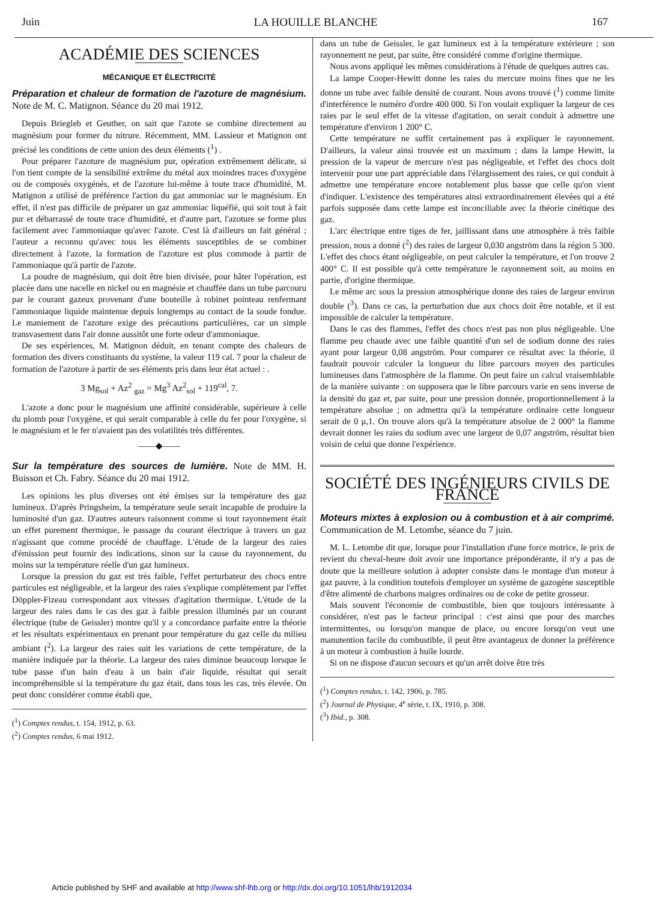Juin LA HOUILLE BLANCHE 167
ACADÉMIE DES SCIENCES
MÉCANIQUE ET ÉLECTRICITÉ
Préparation et chaleur de formation de l'azoture de magnésium. Note de M. C. Matignon. Séance du 20 mai 1912.
Depuis Briegleb et Geuther, on sait que l'azote se combine directement au magnésium pour former du nitrure. Récemment, MM. Lassieur et Matignon ont précisé les conditions de cette union des deux éléments (<sup>1</sup>) .
Pour préparer l'azoture de magnésium pur, opération extrêmement délicate, si l'on tient compte de la sensibilité extrême du métal aux moindres traces d'oxygène ou de composés oxygénés, et de l'azoture lui-même à toute trace d'humidité, M. Matignon a utilisé de préférence l'action du gaz ammoniac sur le magnésium. En effet, il n'est pas difficile de préparer un gaz ammoniac liquéfié, qui soit tout à fait pur et débarrassé de toute trace d'humidité, et d'autre part, l'azoture se forme plus facilement avec l'ammoniaque qu'avec l'azote. C'est là d'ailleurs un fait général ; l'auteur a reconnu qu'avec tous les éléments susceptibles de se combiner directement à l'azote, la formation de l'azoture est plus commode à partir de l'ammoniaque qu'à partir de l'azote.
La poudre de magnésium, qui doit être bien divisée, pour hâter l'opération, est placée dans une nacelle en nickel ou en magnésie et chauffée dans un tube parcouru par le courant gazeux provenant d'une bouteille à robinet pointeau renfermant l'ammoniaque liquide maintenue depuis longtemps au contact de la soude fondue. Le maniement de l'azoture exige des précautions particulières, car un simple transvasement dans l'air donne aussitôt une forte odeur d'ammoniaque.
De ses expériences, M. Matignon déduit, en tenant compte des chaleurs de formation des divers constituants du système, la valeur 119 cal. 7 pour la chaleur de formation de l'azoture à partir de ses éléments pris dans leur état actuel : .
3 Mg<sub>sol</sub> + Az<sup>2</sup> <sub>gaz</sub> = Mg<sup>3</sup> Az<sup>2</sup><sub>sol</sub> + 119<sup>cal</sup>, 7.
L'azote a donc pour le magnésium une affinité considérable, supérieure à celle du plomb pour l'oxygène, et qui serait comparable à celle du fer pour l'oxygène, si le magnésium et le fer n'avaient pas des volatilités très différentes.
——◆——
Sur la température des sources de lumière. Note de MM. H. Buisson et Ch. Fabry. Séance du 20 mai 1912.
Les opinions les plus diverses ont été émises sur la température des gaz lumineux. D'après Pringsheim, la température seule serait incapable de produire la luminosité d'un gaz. D'autres auteurs raisonnent comme si tout rayonnement était un effet purement thermique, le passage du courant électrique à travers un gaz n'agissant que comme procédé de chauffage. L'étude de la largeur des raies d'émission peut fournir des indications, sinon sur la cause du rayonnement, du moins sur la température réelle d'un gaz lumineux.
Lorsque la pression du gaz est très faible, l'effet perturbateur des chocs entre particules est négligeable, et la largeur des raies s'explique complètement par l'effet Döppler-Fizeau correspondant aux vitesses d'agitation thermique. L'étude de la largeur des raies dans le cas des gaz à faible pression illuminés par un courant électrique (tube de Geissler) montre qu'il y a concordance parfaite entre la théorie et les résultats expérimentaux en prenant pour température du gaz celle du milieu ambiant (<sup>2</sup>). La largeur des raies suit les variations de cette température, de la manière indiquée par la théorie. La largeur des raies diminue beaucoup lorsque le tube passe d'un bain d'eau à un bain d'air liquide, résultat qui serait incompréhensible si la température du gaz était, dans tous les cas, très élevée. On peut donc considérer comme établi que,
(<sup>1</sup>) Comptes rendus, t. 154, 1912, p. 63.
(<sup>2</sup>) Comptes rendus, 6 mai 1912.
dans un tube de Geissler, le gaz lumineux est à la température extérieure ; son rayonnement ne peut, par suite, être considéré comme d'origine thermique.
Nous avons appliqué les mêmes considérations à l'étude de quelques autres cas.
La lampe Cooper-Hewitt donne les raies du mercure moins fines que ne les donne un tube avec faible densité de courant. Nous avons trouvé (<sup>1</sup>) comme limite d'interférence le numéro d'ordre 400 000. Si l'on voulait expliquer la largeur de ces raies par le seul effet de la vitesse d'agitation, on serait conduit à admettre une température d'environ 1 200° C.
Cette température ne suffit certainement pas à expliquer le rayonnement. D'ailleurs, la valeur ainsi trouvée est un maximum ; dans la lampe Hewitt, la pression de la vapeur de mercure n'est pas négligeable, et l'effet des chocs doit intervenir pour une part appréciable dans l'élargissement des raies, ce qui conduit à admettre une température encore notablement plus basse que celle qu'on vient d'indiquer. L'existence des températures ainsi extraordinairement élevées qui a été parfois supposée dans cette lampe est inconciliable avec la théorie cinétique des gaz.
L'arc électrique entre tiges de fer, jaillissant dans une atmosphère à très faible pression, nous a donné (<sup>2</sup>) des raies de largeur 0,030 angström dans la région 5 300. L'effet des chocs étant négligeable, on peut calculer la température, et l'on trouve 2 400° C. Il est possible qu'à cette température le rayonnement soit, au moins en partie, d'origine thermique.
Le même arc sous la pression atmosphérique donne des raies de largeur environ double (<sup>3</sup>). Dans ce cas, la perturbation due aux chocs doit être notable, et il est impossible de calculer la température.
Dans le cas des flammes, l'effet des chocs n'est pas non plus négligeable. Une flamme peu chaude avec une faible quantité d'un sel de sodium donne des raies ayant pour largeur 0,08 angström. Pour comparer ce résultat avec la théorie, il faudrait pouvoir calculer la longueur du libre parcours moyen des particules lumineuses dans l'atmosphère de la flamme. On peut faire un calcul vraisemblable de la manière suivante : on supposera que le libre parcours varie en sens inverse de la densité du gaz et, par suite, pour une pression donnée, proportionnellement à la température absolue ; on admettra qu'à la température ordinaire cette longueur serait de 0 μ,1. On trouve alors qu'à la température absolue de 2 000° la flamme devrait donner les raies du sodium avec une largeur de 0,07 angström, résultat bien voisin de celui que donne l'expérience.
SOCIÉTÉ DES INGÉNIEURS CIVILS DE FRANCE
Moteurs mixtes à explosion ou à combustion et à air comprimé. Communication de M. Letombe, séance du 7 juin.
M. L. Letombe dit que, lorsque pour l'installation d'une force motrice, le prix de revient du cheval-heure doit avoir une importance prépondérante, il n'y a pas de doute que la meilleure solution à adopter consiste dans le montage d'un moteur à gaz pauvre, à la condition toutefois d'employer un système de gazogène susceptible d'être alimenté de charbons maigres ordinaires ou de coke de petite grosseur.
Mais souvent l'économie de combustible, bien que toujours intéressante à considérer, n'est pas le facteur principal : c'est ainsi que pour des marches intermittentes, ou lorsqu'on manque de place, ou encore lorsqu'on veut une manutention facile du combustible, il peut être avantageux de donner la préférence à un moteur à combustion à huile lourde.
Si on ne dispose d'aucun secours et qu'un arrêt doive être très
(<sup>1</sup>) Comptes rendus, t. 142, 1906, p. 785.
(<sup>2</sup>) Journal de Physique, 4<sup>e</sup> série, t. IX, 1910, p. 308.
(<sup>3</sup>) Ibid., p. 308.
Article published by SHF and available at http://www.shf-lhb.org or http://dx.doi.org/10.1051/lhb/1912034